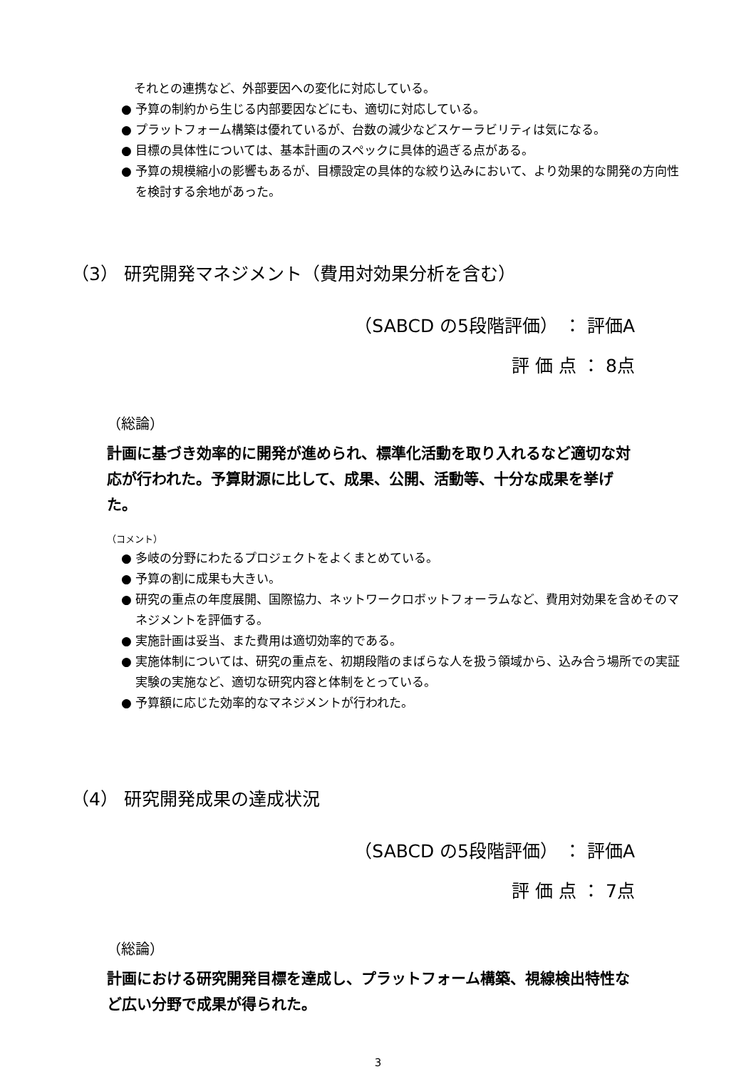それとの連携など、外部要因への変化に対応している。
● 予算の制約から生じる内部要因などにも、適切に対応している。
● プラットフォーム構築は優れているが、台数の減少などスケーラビリティは気になる。
● 目標の具体性については、基本計画のスペックに具体的過ぎる点がある。
● 予算の規模縮小の影響もあるが、目標設定の具体的な絞り込みにおいて、より効果的な開発の方向性を検討する余地があった。
（3） 研究開発マネジメント（費用対効果分析を含む）
（SABCD の5段階評価） ： 評価A
評 価 点 ： 8点
（総論）
計画に基づき効率的に開発が進められ、標準化活動を取り入れるなど適切な対応が行われた。予算財源に比して、成果、公開、活動等、十分な成果を挙げた。
（コメント）
● 多岐の分野にわたるプロジェクトをよくまとめている。
● 予算の割に成果も大きい。
● 研究の重点の年度展開、国際協力、ネットワークロボットフォーラムなど、費用対効果を含めそのマネジメントを評価する。
● 実施計画は妥当、また費用は適切効率的である。
● 実施体制については、研究の重点を、初期段階のまばらな人を扱う領域から、込み合う場所での実証実験の実施など、適切な研究内容と体制をとっている。
● 予算額に応じた効率的なマネジメントが行われた。
（4） 研究開発成果の達成状況
（SABCD の5段階評価） ： 評価A
評 価 点 ： 7点
（総論）
計画における研究開発目標を達成し、プラットフォーム構築、視線検出特性など広い分野で成果が得られた。
3